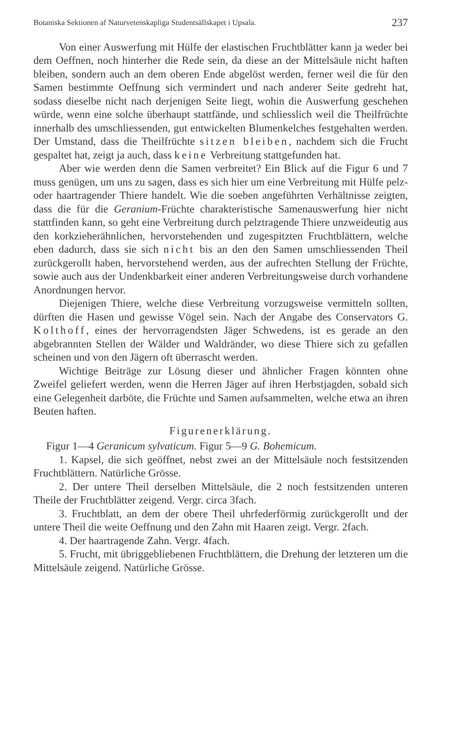Botaniska Sektionen af Naturvetenskapliga Studentsällskapet i Upsala. 237
Von einer Auswerfung mit Hülfe der elastischen Fruchtblätter kann ja weder bei dem Oeffnen, noch hinterher die Rede sein, da diese an der Mittelsäule nicht haften bleiben, sondern auch an dem oberen Ende abgelöst werden, ferner weil die für den Samen bestimmte Oeffnung sich vermindert und nach anderer Seite gedreht hat, sodass dieselbe nicht nach derjenigen Seite liegt, wohin die Auswerfung geschehen würde, wenn eine solche überhaupt stattfände, und schliesslich weil die Theilfrüchte innerhalb des umschliessenden, gut entwickelten Blumenkelches festgehalten werden. Der Umstand, dass die Theilfrüchte sitzen bleiben, nachdem sich die Frucht gespaltet hat, zeigt ja auch, dass keine Verbreitung stattgefunden hat.
Aber wie werden denn die Samen verbreitet? Ein Blick auf die Figur 6 und 7 muss genügen, um uns zu sagen, dass es sich hier um eine Verbreitung mit Hülfe pelz- oder haartragender Thiere handelt. Wie die soeben angeführten Verhältnisse zeigten, dass die für die Geranium-Früchte charakteristische Samenauswerfung hier nicht stattfinden kann, so geht eine Verbreitung durch pelztragende Thiere unzweideutig aus den korkzieherähnlichen, hervorstehenden und zugespitzten Fruchtblättern, welche eben dadurch, dass sie sich nicht bis an den den Samen umschliessenden Theil zurückgerollt haben, hervorstehend werden, aus der aufrechten Stellung der Früchte, sowie auch aus der Undenkbarkeit einer anderen Verbreitungsweise durch vorhandene Anordnungen hervor.
Diejenigen Thiere, welche diese Verbreitung vorzugsweise vermitteln sollten, dürften die Hasen und gewisse Vögel sein. Nach der Angabe des Conservators G. Kolthoff, eines der hervorragendsten Jäger Schwedens, ist es gerade an den abgebrannten Stellen der Wälder und Waldränder, wo diese Thiere sich zu gefallen scheinen und von den Jägern oft überrascht werden.
Wichtige Beiträge zur Lösung dieser und ähnlicher Fragen könnten ohne Zweifel geliefert werden, wenn die Herren Jäger auf ihren Herbstjagden, sobald sich eine Gelegenheit darböte, die Früchte und Samen aufsammelten, welche etwa an ihren Beuten haften.
Figurenerklärung.
Figur 1—4 Geranicum sylvaticum. Figur 5—9 G. Bohemicum.
1. Kapsel, die sich geöffnet, nebst zwei an der Mittelsäule noch festsitzenden Fruchtblättern. Natürliche Grösse.
2. Der untere Theil derselben Mittelsäule, die 2 noch festsitzenden unteren Theile der Fruchtblätter zeigend. Vergr. circa 3fach.
3. Fruchtblatt, an dem der obere Theil uhrfederförmig zurückgerollt und der untere Theil die weite Oeffnung und den Zahn mit Haaren zeigt. Vergr. 2fach.
4. Der haartragende Zahn. Vergr. 4fach.
5. Frucht, mit übriggebliebenen Fruchtblättern, die Drehung der letzteren um die Mittelsäule zeigend. Natürliche Grösse.